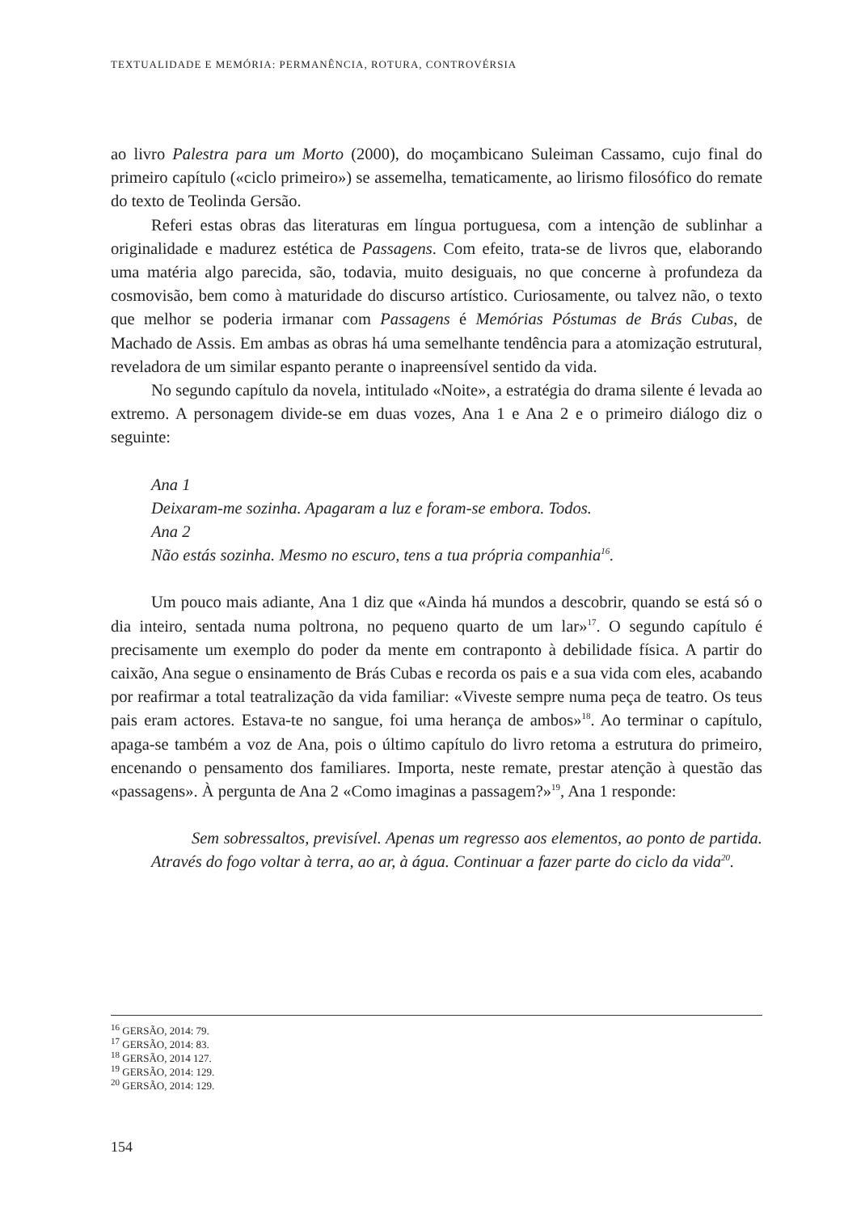TEXTUALIDADE E MEMÓRIA: PERMANÊNCIA, ROTURA, CONTROVÉRSIA
ao livro Palestra para um Morto (2000), do moçambicano Suleiman Cassamo, cujo final do primeiro capítulo («ciclo primeiro») se assemelha, tematicamente, ao lirismo filosófico do remate do texto de Teolinda Gersão.
Referi estas obras das literaturas em língua portuguesa, com a intenção de sublinhar a originalidade e madurez estética de Passagens. Com efeito, trata-se de livros que, elaborando uma matéria algo parecida, são, todavia, muito desiguais, no que concerne à profundeza da cosmovisão, bem como à maturidade do discurso artístico. Curiosamente, ou talvez não, o texto que melhor se poderia irmanar com Passagens é Memórias Póstumas de Brás Cubas, de Machado de Assis. Em ambas as obras há uma semelhante tendência para a atomização estrutural, reveladora de um similar espanto perante o inapreensível sentido da vida.
No segundo capítulo da novela, intitulado «Noite», a estratégia do drama silente é levada ao extremo. A personagem divide-se em duas vozes, Ana 1 e Ana 2 e o primeiro diálogo diz o seguinte:
Ana 1
Deixaram-me sozinha. Apagaram a luz e foram-se embora. Todos.
Ana 2
Não estás sozinha. Mesmo no escuro, tens a tua própria companhia<sup>16</sup>.
Um pouco mais adiante, Ana 1 diz que «Ainda há mundos a descobrir, quando se está só o dia inteiro, sentada numa poltrona, no pequeno quarto de um lar»<sup>17</sup>. O segundo capítulo é precisamente um exemplo do poder da mente em contraponto à debilidade física. A partir do caixão, Ana segue o ensinamento de Brás Cubas e recorda os pais e a sua vida com eles, acabando por reafirmar a total teatralização da vida familiar: «Viveste sempre numa peça de teatro. Os teus pais eram actores. Estava-te no sangue, foi uma herança de ambos»<sup>18</sup>. Ao terminar o capítulo, apaga-se também a voz de Ana, pois o último capítulo do livro retoma a estrutura do primeiro, encenando o pensamento dos familiares. Importa, neste remate, prestar atenção à questão das «passagens». À pergunta de Ana 2 «Como imaginas a passagem?»<sup>19</sup>, Ana 1 responde:
Sem sobressaltos, previsível. Apenas um regresso aos elementos, ao ponto de partida. Através do fogo voltar à terra, ao ar, à água. Continuar a fazer parte do ciclo da vida<sup>20</sup>.
<sup>16</sup> GERSÃO, 2014: 79.
<sup>17</sup> GERSÃO, 2014: 83.
<sup>18</sup> GERSÃO, 2014 127.
<sup>19</sup> GERSÃO, 2014: 129.
<sup>20</sup> GERSÃO, 2014: 129.
154